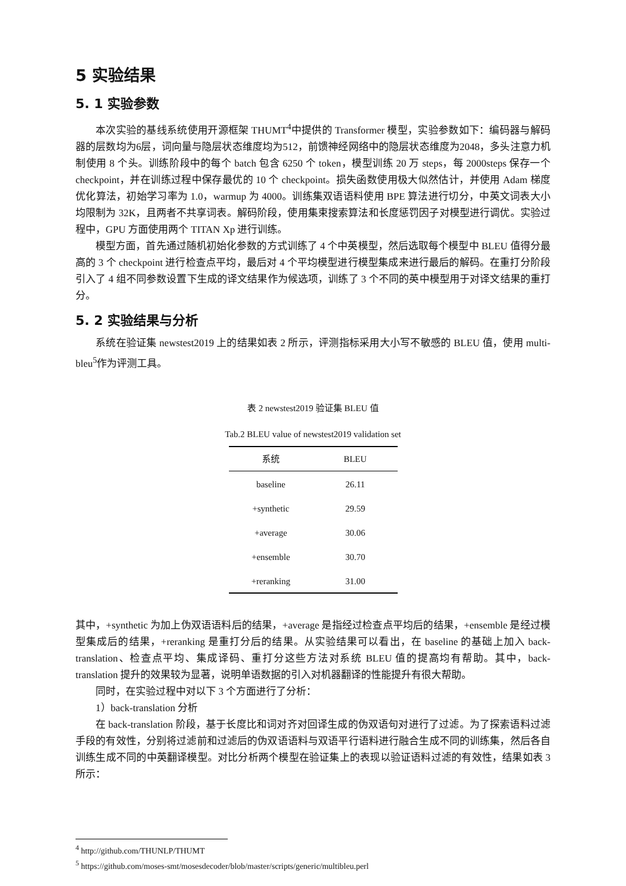5 实验结果
5. 1 实验参数
本次实验的基线系统使用开源框架 THUMT<sup>4</sup>中提供的 Transformer 模型，实验参数如下：编码器与解码器的层数均为6层，词向量与隐层状态维度均为512，前馈神经网络中的隐层状态维度为2048，多头注意力机制使用 8 个头。训练阶段中的每个 batch 包含 6250 个 token，模型训练 20 万 steps，每 2000steps 保存一个 checkpoint，并在训练过程中保存最优的 10 个 checkpoint。损失函数使用极大似然估计，并使用 Adam 梯度优化算法，初始学习率为 1.0，warmup 为 4000。训练集双语语料使用 BPE 算法进行切分，中英文词表大小均限制为 32K，且两者不共享词表。解码阶段，使用集束搜索算法和长度惩罚因子对模型进行调优。实验过程中，GPU 方面使用两个 TITAN Xp 进行训练。
模型方面，首先通过随机初始化参数的方式训练了 4 个中英模型，然后选取每个模型中 BLEU 值得分最高的 3 个 checkpoint 进行检查点平均，最后对 4 个平均模型进行模型集成来进行最后的解码。在重打分阶段引入了 4 组不同参数设置下生成的译文结果作为候选项，训练了 3 个不同的英中模型用于对译文结果的重打分。
5. 2 实验结果与分析
系统在验证集 newstest2019 上的结果如表 2 所示，评测指标采用大小写不敏感的 BLEU 值，使用 multi-bleu<sup>5</sup>作为评测工具。
表 2 newstest2019 验证集 BLEU 值
Tab.2 BLEU value of newstest2019 validation set
| 系统 | BLEU |
| --- | --- |
| baseline | 26.11 |
| +synthetic | 29.59 |
| +average | 30.06 |
| +ensemble | 30.70 |
| +reranking | 31.00 |
其中，+synthetic 为加上伪双语语料后的结果，+average 是指经过检查点平均后的结果，+ensemble 是经过模型集成后的结果，+reranking 是重打分后的结果。从实验结果可以看出，在 baseline 的基础上加入 back-translation、检查点平均、集成译码、重打分这些方法对系统 BLEU 值的提高均有帮助。其中，back-translation 提升的效果较为显著，说明单语数据的引入对机器翻译的性能提升有很大帮助。
同时，在实验过程中对以下 3 个方面进行了分析：
1）back-translation 分析
在 back-translation 阶段，基于长度比和词对齐对回译生成的伪双语句对进行了过滤。为了探索语料过滤手段的有效性，分别将过滤前和过滤后的伪双语语料与双语平行语料进行融合生成不同的训练集，然后各自训练生成不同的中英翻译模型。对比分析两个模型在验证集上的表现以验证语料过滤的有效性，结果如表 3 所示：
<sup>4</sup> http://github.com/THUNLP/THUMT
<sup>5</sup> https://github.com/moses-smt/mosesdecoder/blob/master/scripts/generic/multibleu.perl